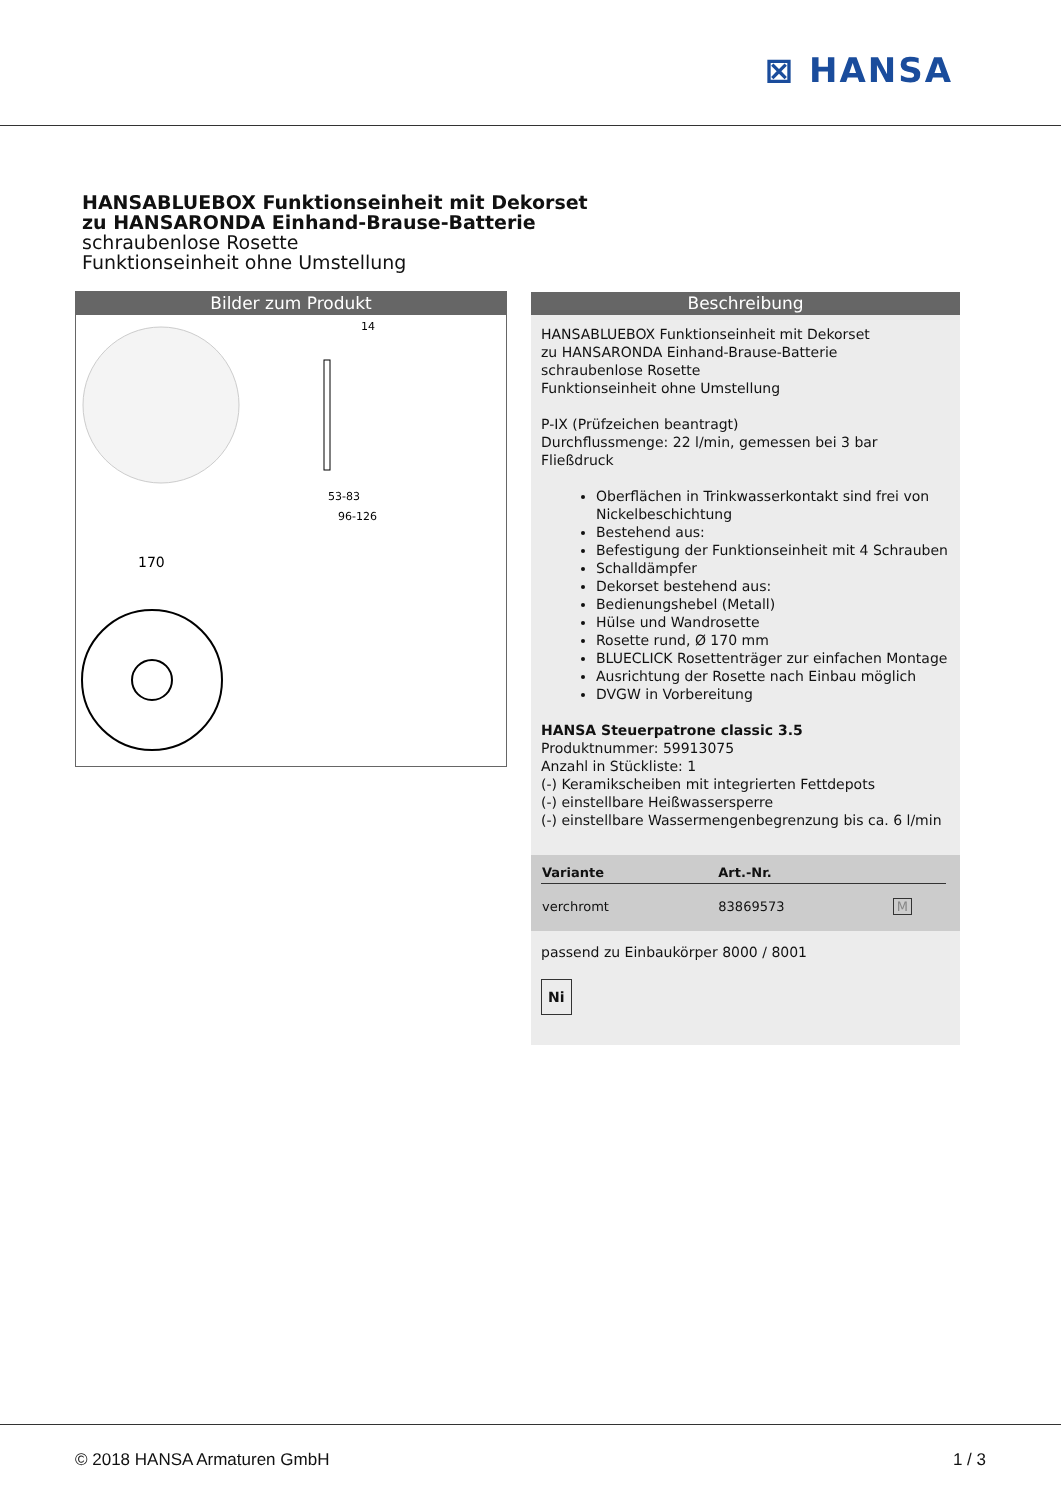⊠ HANSA
HANSABLUEBOX Funktionseinheit mit Dekorset
zu HANSARONDA Einhand-Brause-Batterie
schraubenlose Rosette
Funktionseinheit ohne Umstellung
Bilder zum Produkt
14
53-83
96-126
170
Beschreibung
HANSABLUEBOX Funktionseinheit mit Dekorset
zu HANSARONDA Einhand-Brause-Batterie
schraubenlose Rosette
Funktionseinheit ohne Umstellung
P-IX (Prüfzeichen beantragt)
Durchflussmenge: 22 l/min, gemessen bei 3 bar Fließdruck
Oberflächen in Trinkwasserkontakt sind frei von Nickelbeschichtung
Bestehend aus:
Befestigung der Funktionseinheit mit 4 Schrauben
Schalldämpfer
Dekorset bestehend aus:
Bedienungshebel (Metall)
Hülse und Wandrosette
Rosette rund, Ø 170 mm
BLUECLICK Rosettenträger zur einfachen Montage
Ausrichtung der Rosette nach Einbau möglich
DVGW in Vorbereitung
HANSA Steuerpatrone classic 3.5
Produktnummer: 59913075
Anzahl in Stückliste: 1
(-) Keramikscheiben mit integrierten Fettdepots
(-) einstellbare Heißwassersperre
(-) einstellbare Wassermengenbegrenzung bis ca. 6 l/min
| Variante | Art.-Nr. | |
| --- | --- | --- |
| verchromt | 83869573 | M |
passend zu Einbaukörper 8000 / 8001
Ni
© 2018 HANSA Armaturen GmbH 1 / 3